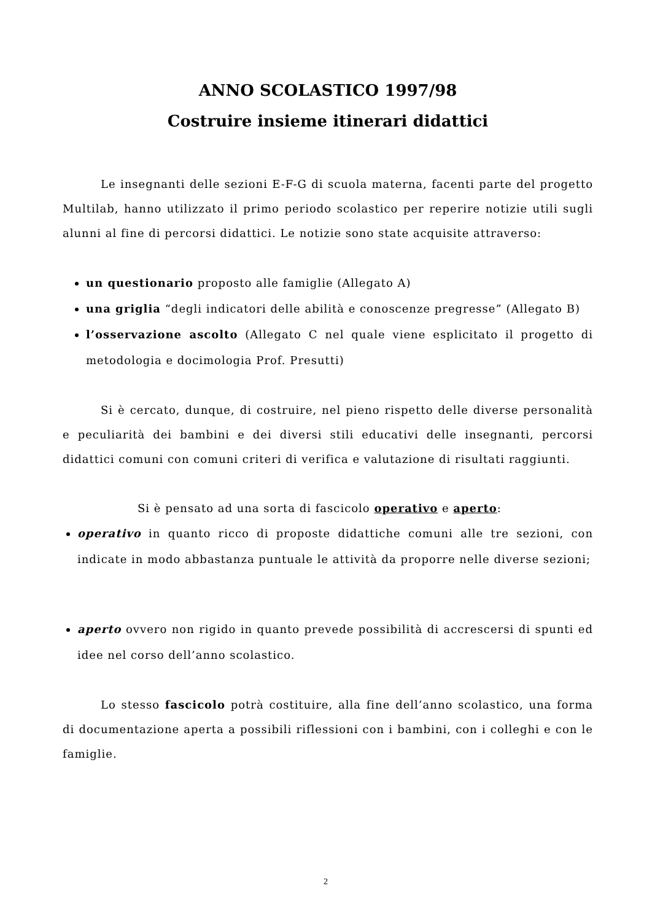ANNO SCOLASTICO 1997/98
Costruire insieme itinerari didattici
Le insegnanti delle sezioni E-F-G di scuola materna, facenti parte del progetto Multilab, hanno utilizzato il primo periodo scolastico per reperire notizie utili sugli alunni al fine di percorsi didattici. Le notizie sono state acquisite attraverso:
un questionario proposto alle famiglie (Allegato A)
una griglia “degli indicatori delle abilità e conoscenze pregresse” (Allegato B)
l’osservazione ascolto (Allegato C nel quale viene esplicitato il progetto di metodologia e docimologia Prof. Presutti)
Si è cercato, dunque, di costruire, nel pieno rispetto delle diverse personalità e peculiarità dei bambini e dei diversi stili educativi delle insegnanti, percorsi didattici comuni con comuni criteri di verifica e valutazione di risultati raggiunti.
Si è pensato ad una sorta di fascicolo operativo e aperto:
operativo in quanto ricco di proposte didattiche comuni alle tre sezioni, con indicate in modo abbastanza puntuale le attività da proporre nelle diverse sezioni;
aperto ovvero non rigido in quanto prevede possibilità di accrescersi di spunti ed idee nel corso dell’anno scolastico.
Lo stesso fascicolo potrà costituire, alla fine dell’anno scolastico, una forma di documentazione aperta a possibili riflessioni con i bambini, con i colleghi e con le famiglie.
2